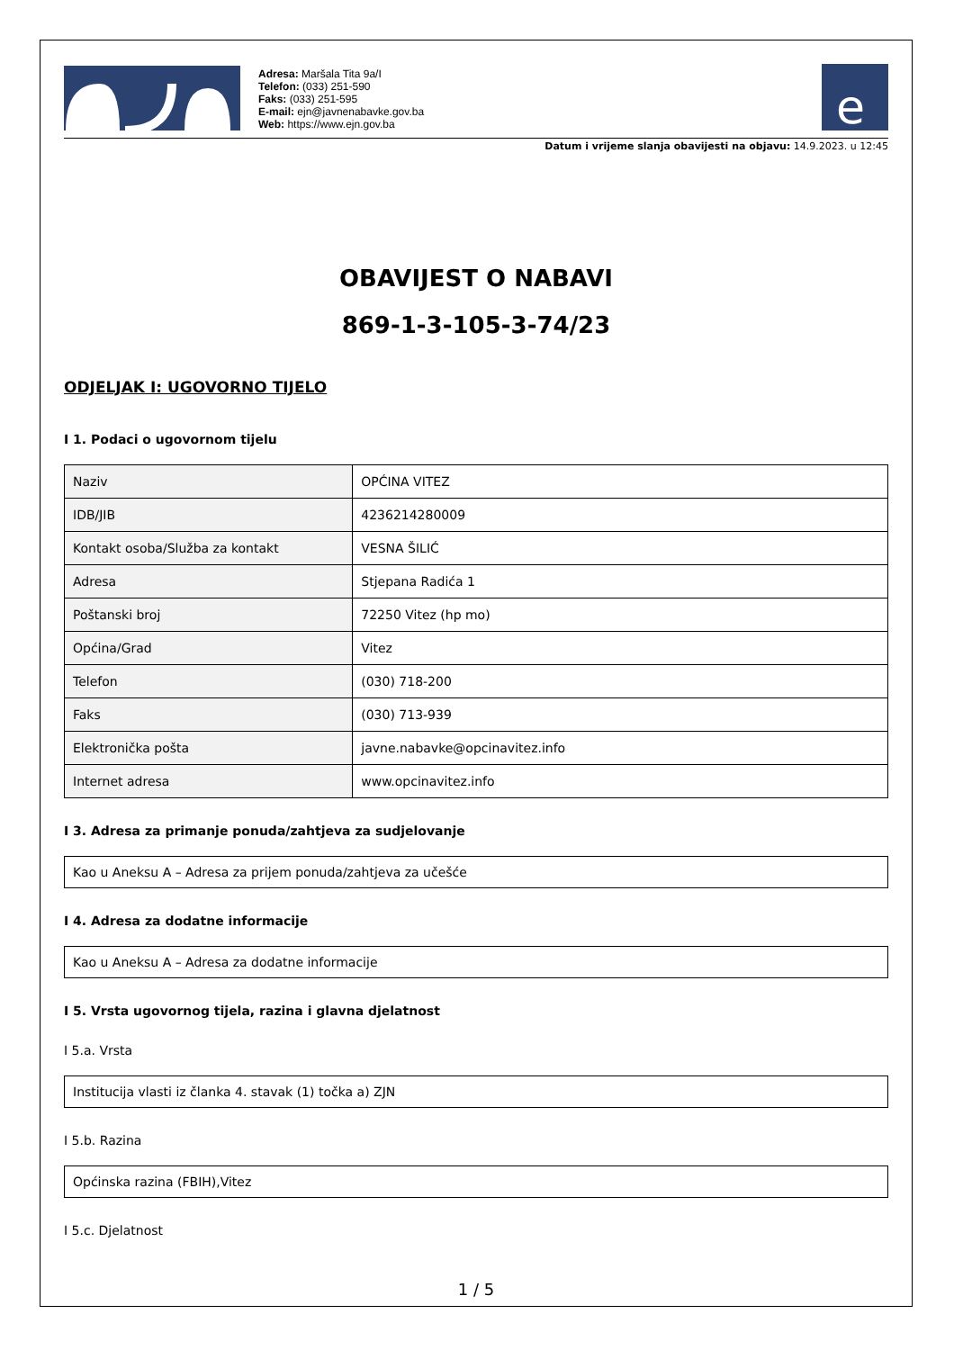Adresa: Maršala Tita 9a/I
Telefon: (033) 251-590
Faks: (033) 251-595
E-mail: ejn@javnenabavke.gov.ba
Web: https://www.ejn.gov.ba
e
Datum i vrijeme slanja obavijesti na objavu: 14.9.2023. u 12:45
OBAVIJEST O NABAVI
869-1-3-105-3-74/23
ODJELJAK I: UGOVORNO TIJELO
I 1. Podaci o ugovornom tijelu
| Naziv | OPĆINA VITEZ |
| IDB/JIB | 4236214280009 |
| Kontakt osoba/Služba za kontakt | VESNA ŠILIĆ |
| Adresa | Stjepana Radića 1 |
| Poštanski broj | 72250 Vitez (hp mo) |
| Općina/Grad | Vitez |
| Telefon | (030) 718-200 |
| Faks | (030) 713-939 |
| Elektronička pošta | javne.nabavke@opcinavitez.info |
| Internet adresa | www.opcinavitez.info |
I 3. Adresa za primanje ponuda/zahtjeva za sudjelovanje
Kao u Aneksu A – Adresa za prijem ponuda/zahtjeva za učešće
I 4. Adresa za dodatne informacije
Kao u Aneksu A – Adresa za dodatne informacije
I 5. Vrsta ugovornog tijela, razina i glavna djelatnost
I 5.a. Vrsta
Institucija vlasti iz članka 4. stavak (1) točka a) ZJN
I 5.b. Razina
Općinska razina (FBIH),Vitez
I 5.c. Djelatnost
1 / 5